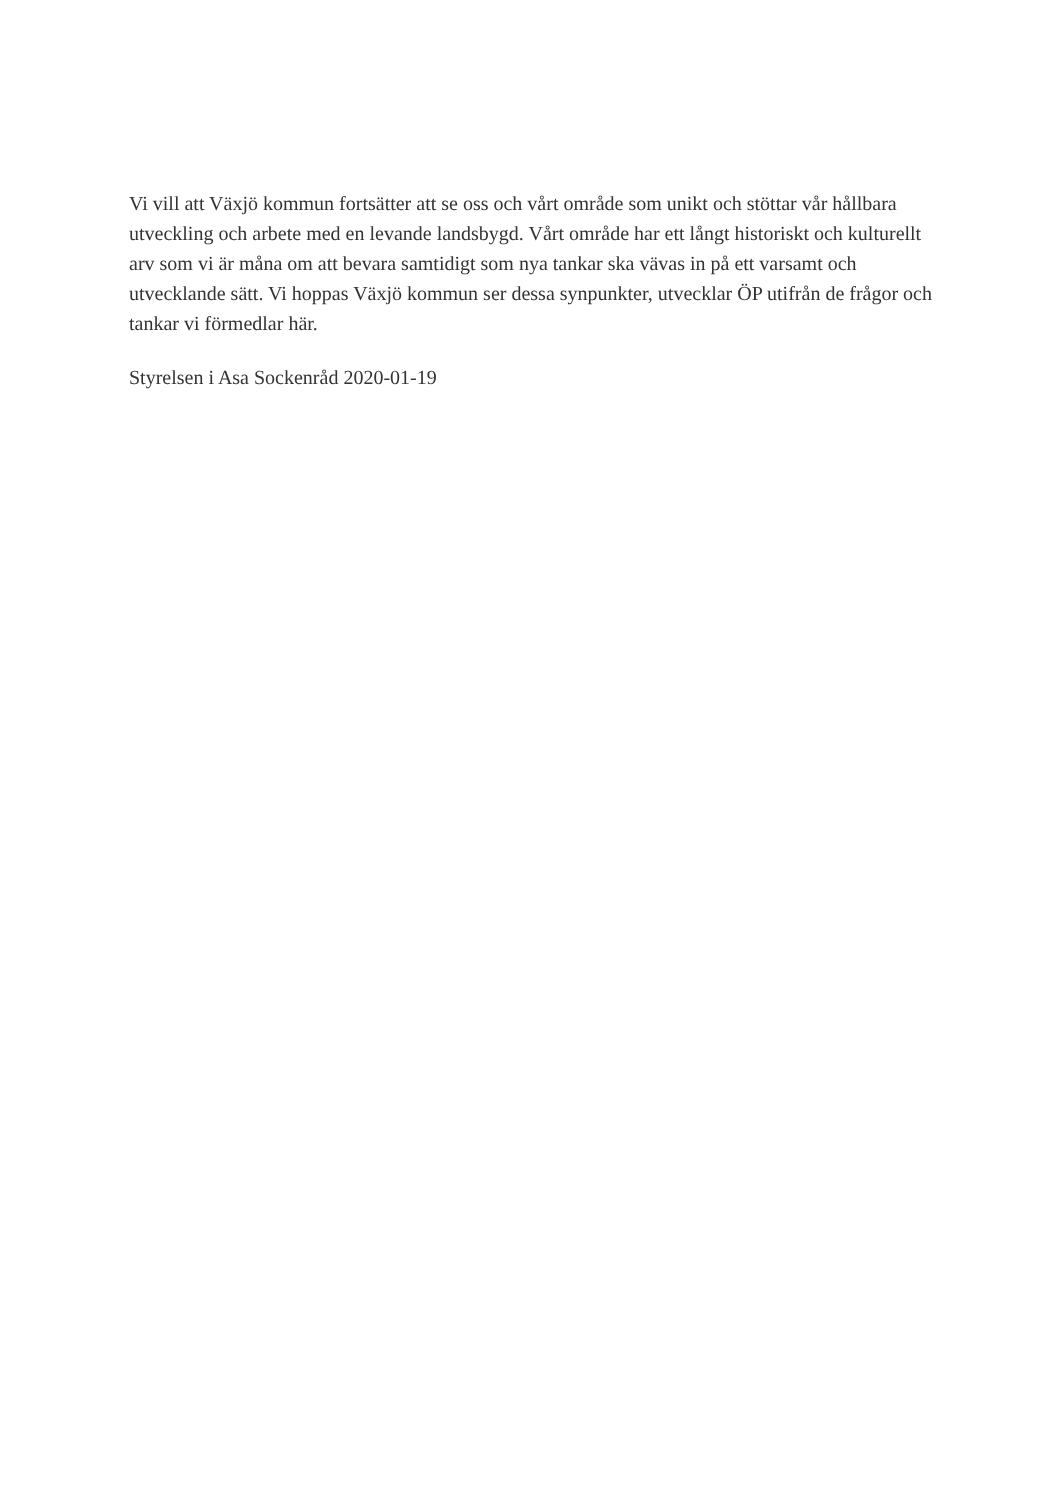Vi vill att Växjö kommun fortsätter att se oss och vårt område som unikt och stöttar vår hållbara utveckling och arbete med en levande landsbygd. Vårt område har ett långt historiskt och kulturellt arv som vi är måna om att bevara samtidigt som nya tankar ska vävas in på ett varsamt och utvecklande sätt. Vi hoppas Växjö kommun ser dessa synpunkter, utvecklar ÖP utifrån de frågor och tankar vi förmedlar här.
Styrelsen i Asa Sockenråd 2020-01-19